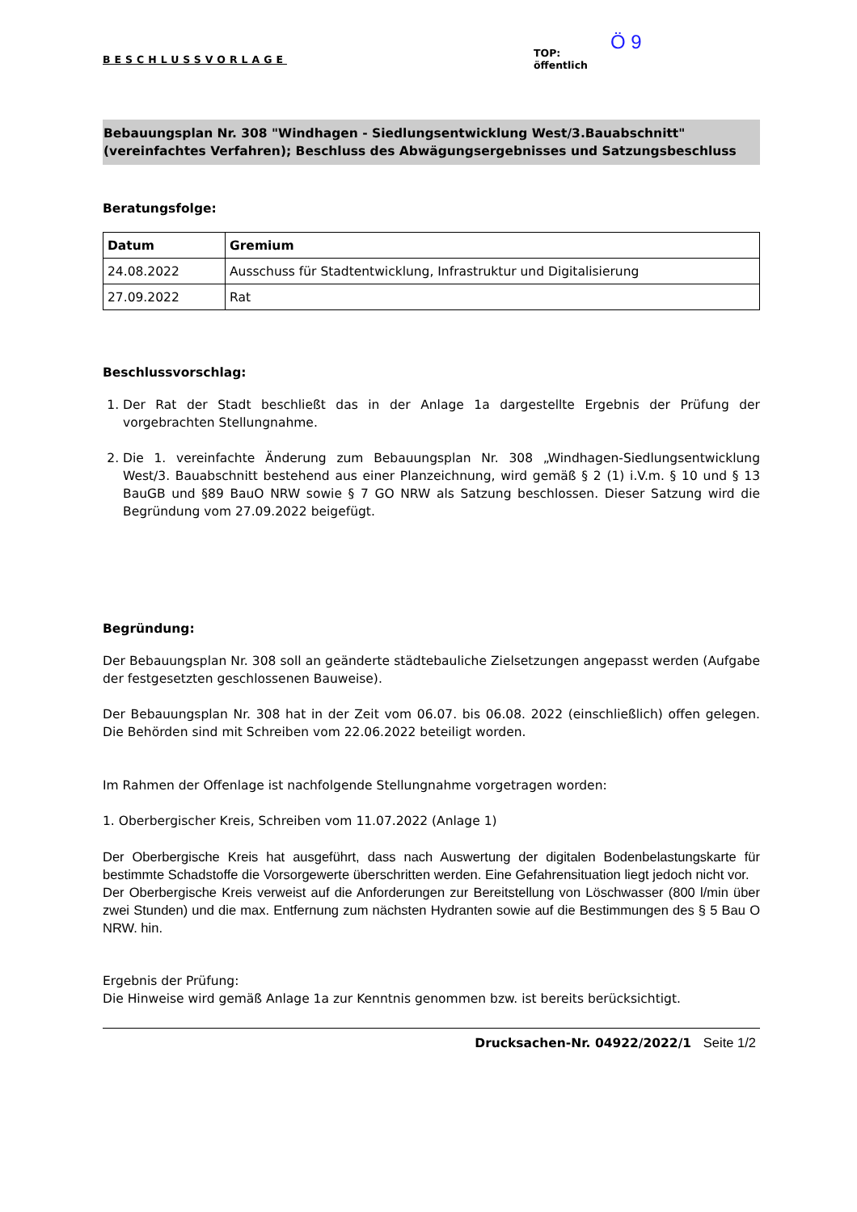BESCHLUSSVORLAGE
Ö 9
TOP:
öffentlich
Bebauungsplan Nr. 308 "Windhagen - Siedlungsentwicklung West/3.Bauabschnitt" (vereinfachtes Verfahren); Beschluss des Abwägungsergebnisses und Satzungsbeschluss
Beratungsfolge:
| Datum | Gremium |
| --- | --- |
| 24.08.2022 | Ausschuss für Stadtentwicklung, Infrastruktur und Digitalisierung |
| 27.09.2022 | Rat |
Beschlussvorschlag:
1. Der Rat der Stadt beschließt das in der Anlage 1a dargestellte Ergebnis der Prüfung der vorgebrachten Stellungnahme.
2. Die 1. vereinfachte Änderung zum Bebauungsplan Nr. 308 „Windhagen-Siedlungsentwicklung West/3. Bauabschnitt bestehend aus einer Planzeichnung, wird gemäß § 2 (1) i.V.m. § 10 und § 13 BauGB und §89 BauO NRW sowie § 7 GO NRW als Satzung beschlossen. Dieser Satzung wird die Begründung vom 27.09.2022 beigefügt.
Begründung:
Der Bebauungsplan Nr. 308 soll an geänderte städtebauliche Zielsetzungen angepasst werden (Aufgabe der festgesetzten geschlossenen Bauweise).
Der Bebauungsplan Nr. 308 hat in der Zeit vom 06.07. bis 06.08. 2022 (einschließlich) offen gelegen. Die Behörden sind mit Schreiben vom 22.06.2022 beteiligt worden.
Im Rahmen der Offenlage ist nachfolgende Stellungnahme vorgetragen worden:
1. Oberbergischer Kreis, Schreiben vom 11.07.2022 (Anlage 1)
Der Oberbergische Kreis hat ausgeführt, dass nach Auswertung der digitalen Bodenbelastungskarte für bestimmte Schadstoffe die Vorsorgewerte überschritten werden. Eine Gefahrensituation liegt jedoch nicht vor.
Der Oberbergische Kreis verweist auf die Anforderungen zur Bereitstellung von Löschwasser (800 l/min über zwei Stunden) und die max. Entfernung zum nächsten Hydranten sowie auf die Bestimmungen des § 5 Bau O NRW. hin.
Ergebnis der Prüfung:
Die Hinweise wird gemäß Anlage 1a zur Kenntnis genommen bzw. ist bereits berücksichtigt.
Drucksachen-Nr. 04922/2022/1 Seite 1/2